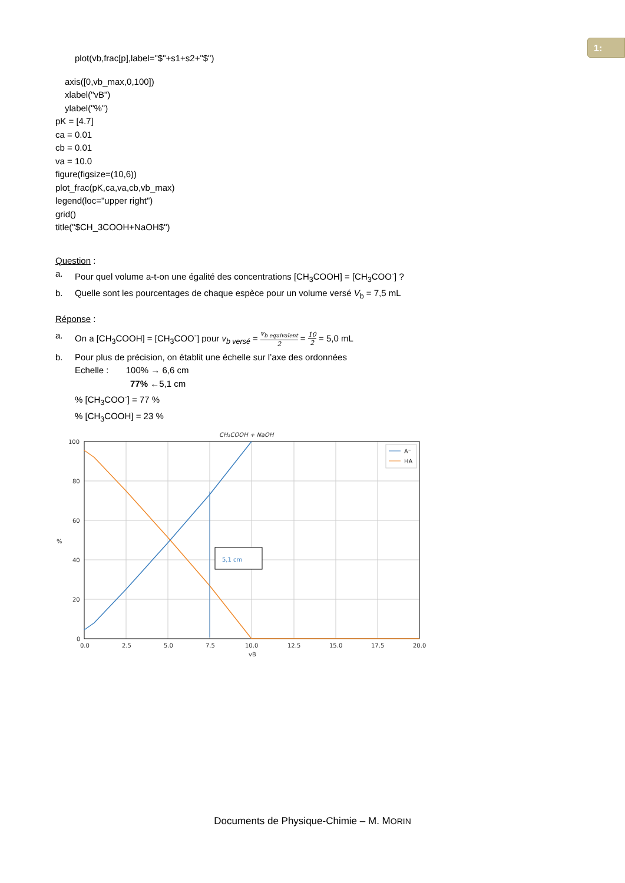1:
plot(vb,frac[p],label="$"+s1+s2+"$")
axis([0,vb_max,0,100])
xlabel("vB")
ylabel("%")
pK = [4.7]
ca = 0.01
cb = 0.01
va = 10.0
figure(figsize=(10,6))
plot_frac(pK,ca,va,cb,vb_max)
legend(loc="upper right")
grid()
title("$CH_3COOH+NaOH$")
Question :
a. Pour quel volume a-t-on une égalité des concentrations [CH<sub>3</sub>COOH] = [CH<sub>3</sub>COO<sup>-</sup>] ?
b. Quelle sont les pourcentages de chaque espèce pour un volume versé V<sub>b</sub> = 7,5 mL
Réponse :
a. On a [CH<sub>3</sub>COOH] = [CH<sub>3</sub>COO<sup>-</sup>] pour v<sub>b versé</sub> = v<sub>b equivalent</sub> 2 = 10 2 = 5,0 mL
b. Pour plus de précision, on établit une échelle sur l’axe des ordonnées
Echelle : 100% → 6,6 cm
77% ←5,1 cm
% [CH<sub>3</sub>COO<sup>-</sup>] = 77 %
% [CH<sub>3</sub>COOH] = 23 %
CH₃COOH + NaOH
5,1 cm
A⁻
HA
100
80
60
40
20
0
0.0
2.5
5.0
7.5
10.0
12.5
15.0
17.5
20.0
vB
%
Documents de Physique-Chimie – M. MORIN